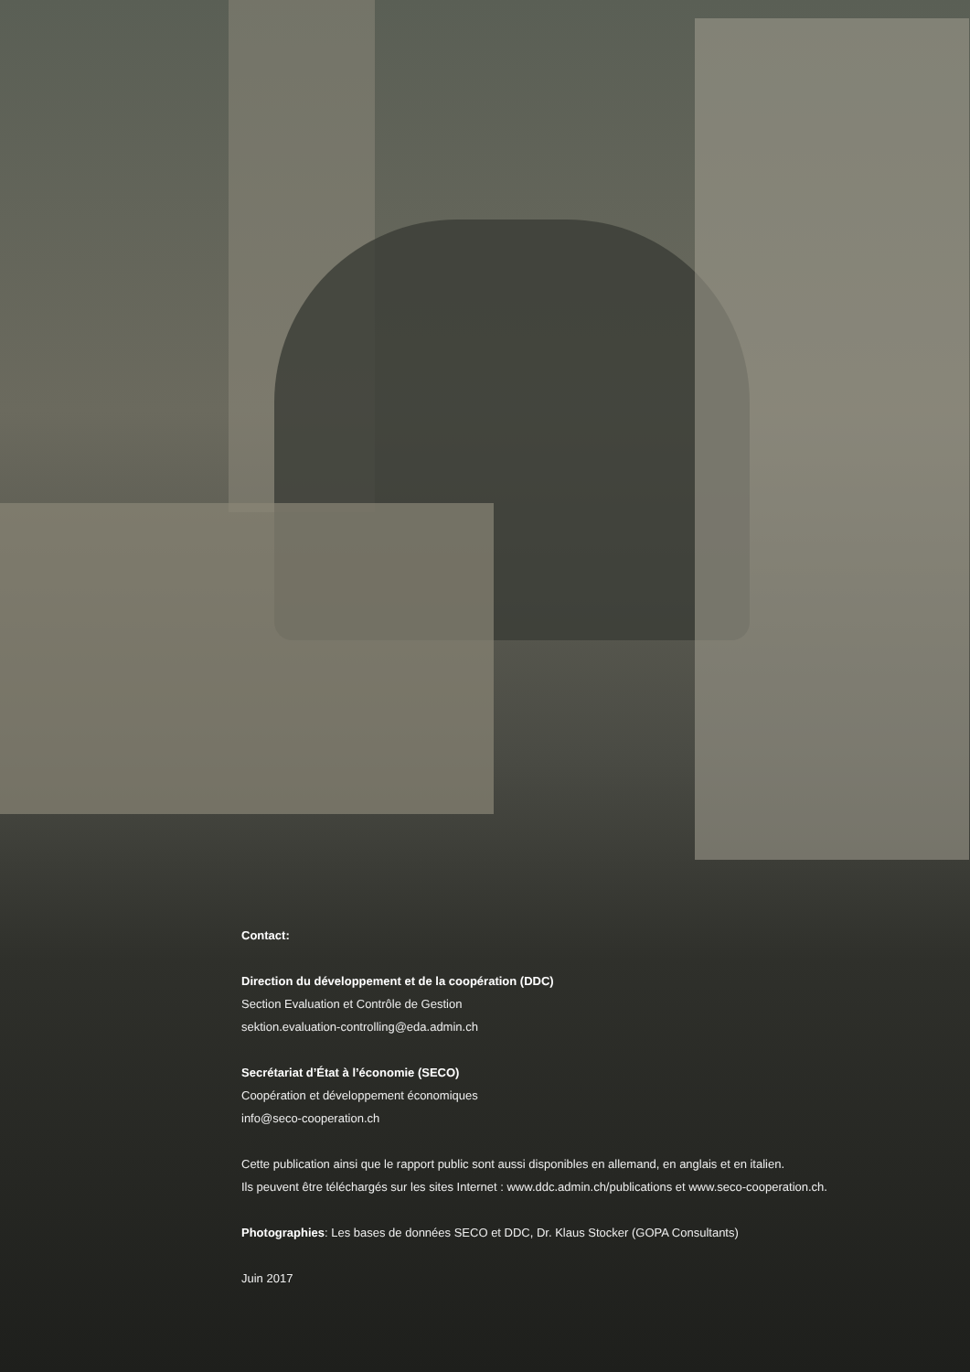Contact:
Direction du développement et de la coopération (DDC)
Section Evaluation et Contrôle de Gestion
sektion.evaluation-controlling@eda.admin.ch
Secrétariat d’État à l’économie (SECO)
Coopération et développement économiques
info@seco-cooperation.ch
Cette publication ainsi que le rapport public sont aussi disponibles en allemand, en anglais et en italien.
Ils peuvent être téléchargés sur les sites Internet : www.ddc.admin.ch/publications et www.seco-cooperation.ch.
Photographies: Les bases de données SECO et DDC, Dr. Klaus Stocker (GOPA Consultants)
Juin 2017